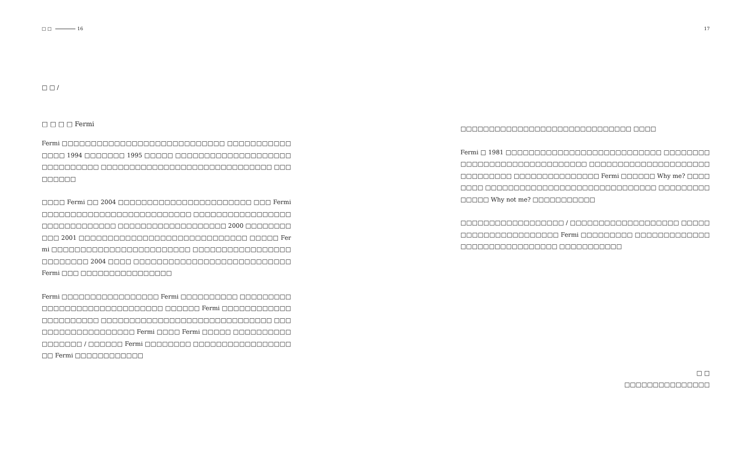□ □ 16
□ □ /
□ □ □ □ Fermi
Fermi □□□□□□□□□□□□□□□□□□□□□□□□□□□□ □□□□□□□□□□□□□□□ 1994 □□□□□□□ 1995 □□□□□ □□□□□□□□□□□□□□□□□□□□□□□□□□□□□□ □□□□□□□□□□□□□□□□□□□□□□□□□□□□□□ □□□□□□□□□
□□□□ Fermi □□ 2004 □□□□□□□□□□□□□□□□□□□□□□□ □□□ Fermi □□□□□□□□□□□□□□□□□□□□□□□□□□ □□□□□□□□□□□□□□□□□□□□□□□□□□□□□□ □□□□□□□□□□□□□□□□□□□ 2000 □□□□□□□□□□□ 2001 □□□□□□□□□□□□□□□□□□□□□□□□□□□□□ □□□□□ Fermi □□□□□□□□□□□□□□□□□□□□□□□□ □□□□□□□□□□□□□□□□□□□□□□□□□ 2004 □□□□ □□□□□□□□□□□□□□□□□□□□□□□□□□□ Fermi □□□ □□□□□□□□□□□□□□□□
Fermi □□□□□□□□□□□□□□□□□ Fermi □□□□□□□□□□ □□□□□□□□□□□□□□□□□□□□□□□□□□□□□□ □□□□□□ Fermi □□□□□□□□□□□□□□□□□□□□□□ □□□□□□□□□□□□□□□□□□□□□□□□□□□□□□ □□□□□□□□□□□□□□□□□□□ Fermi □□□□ Fermi □□□□□ □□□□□□□□□□□□□□□□□ / □□□□□□ Fermi □□□□□□□□ □□□□□□□□□□□□□□□□□□□ Fermi □□□□□□□□□□□□
17
□□□□□□□□□□□□□□□□□□□□□□□□□□□□□□ □□□□
Fermi □ 1981 □□□□□□□□□□□□□□□□□□□□□□□□□□□ □□□□□□□□□□□□□□□□□□□□□□□□□□□□□□ □□□□□□□□□□□□□□□□□□□□□□□□□□□□□□ □□□□□□□□□□□□□□□ Fermi □□□□□□ Why me? □□□□□□□□ □□□□□□□□□□□□□□□□□□□□□□□□□□□□□□ □□□□□□□□□□□□□□ Why not me? □□□□□□□□□□□
□□□□□□□□□□□□□□□□□□ / □□□□□□□□□□□□□□□□□□□ □□□□□□□□□□□□□□□□□□□□□□ Fermi □□□□□□□□□ □□□□□□□□□□□□□□□□□□□□□□□□□□□□□□ □□□□□□□□□□□
□ □
□□□□□□□□□□□□□□□